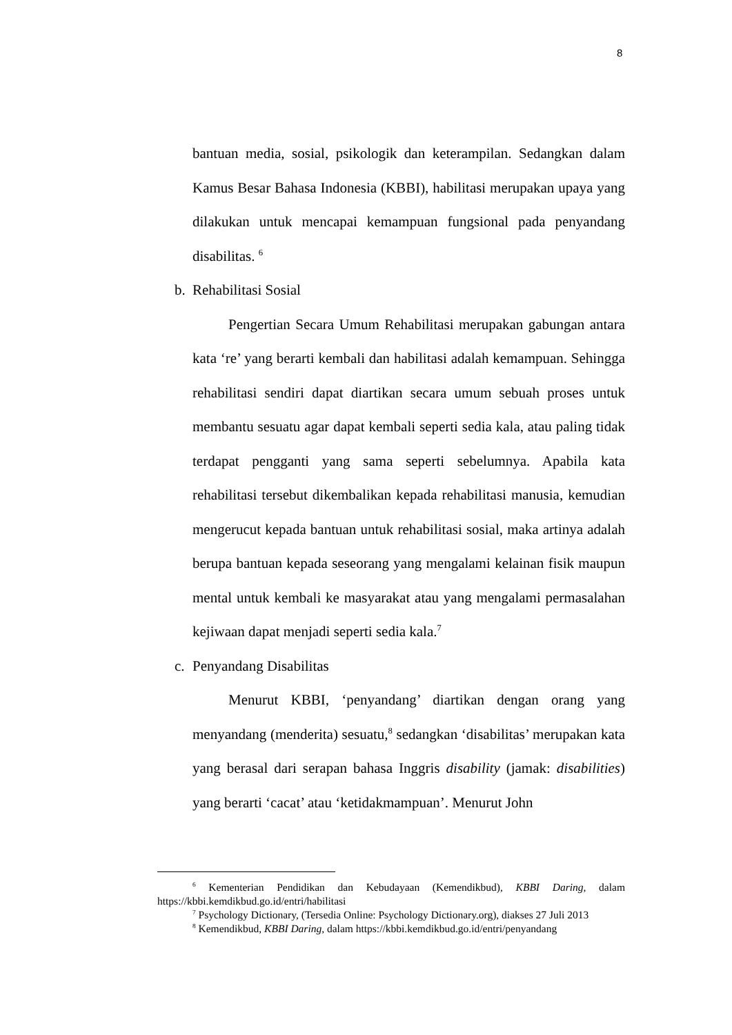8
bantuan media, sosial, psikologik dan keterampilan. Sedangkan dalam Kamus Besar Bahasa Indonesia (KBBI), habilitasi merupakan upaya yang dilakukan untuk mencapai kemampuan fungsional pada penyandang disabilitas. <sup>6</sup>
b. Rehabilitasi Sosial
Pengertian Secara Umum Rehabilitasi merupakan gabungan antara kata ‘re’ yang berarti kembali dan habilitasi adalah kemampuan. Sehingga rehabilitasi sendiri dapat diartikan secara umum sebuah proses untuk membantu sesuatu agar dapat kembali seperti sedia kala, atau paling tidak terdapat pengganti yang sama seperti sebelumnya. Apabila kata rehabilitasi tersebut dikembalikan kepada rehabilitasi manusia, kemudian mengerucut kepada bantuan untuk rehabilitasi sosial, maka artinya adalah berupa bantuan kepada seseorang yang mengalami kelainan fisik maupun mental untuk kembali ke masyarakat atau yang mengalami permasalahan kejiwaan dapat menjadi seperti sedia kala.<sup>7</sup>
c. Penyandang Disabilitas
Menurut KBBI, ‘penyandang’ diartikan dengan orang yang menyandang (menderita) sesuatu,<sup>8</sup> sedangkan ‘disabilitas’ merupakan kata yang berasal dari serapan bahasa Inggris disability (jamak: disabilities) yang berarti ‘cacat’ atau ‘ketidakmampuan’. Menurut John
<sup>6</sup> Kementerian Pendidikan dan Kebudayaan (Kemendikbud), KBBI Daring, dalam https://kbbi.kemdikbud.go.id/entri/habilitasi
<sup>7</sup> Psychology Dictionary, (Tersedia Online: Psychology Dictionary.org), diakses 27 Juli 2013
<sup>8</sup> Kemendikbud, KBBI Daring, dalam https://kbbi.kemdikbud.go.id/entri/penyandang